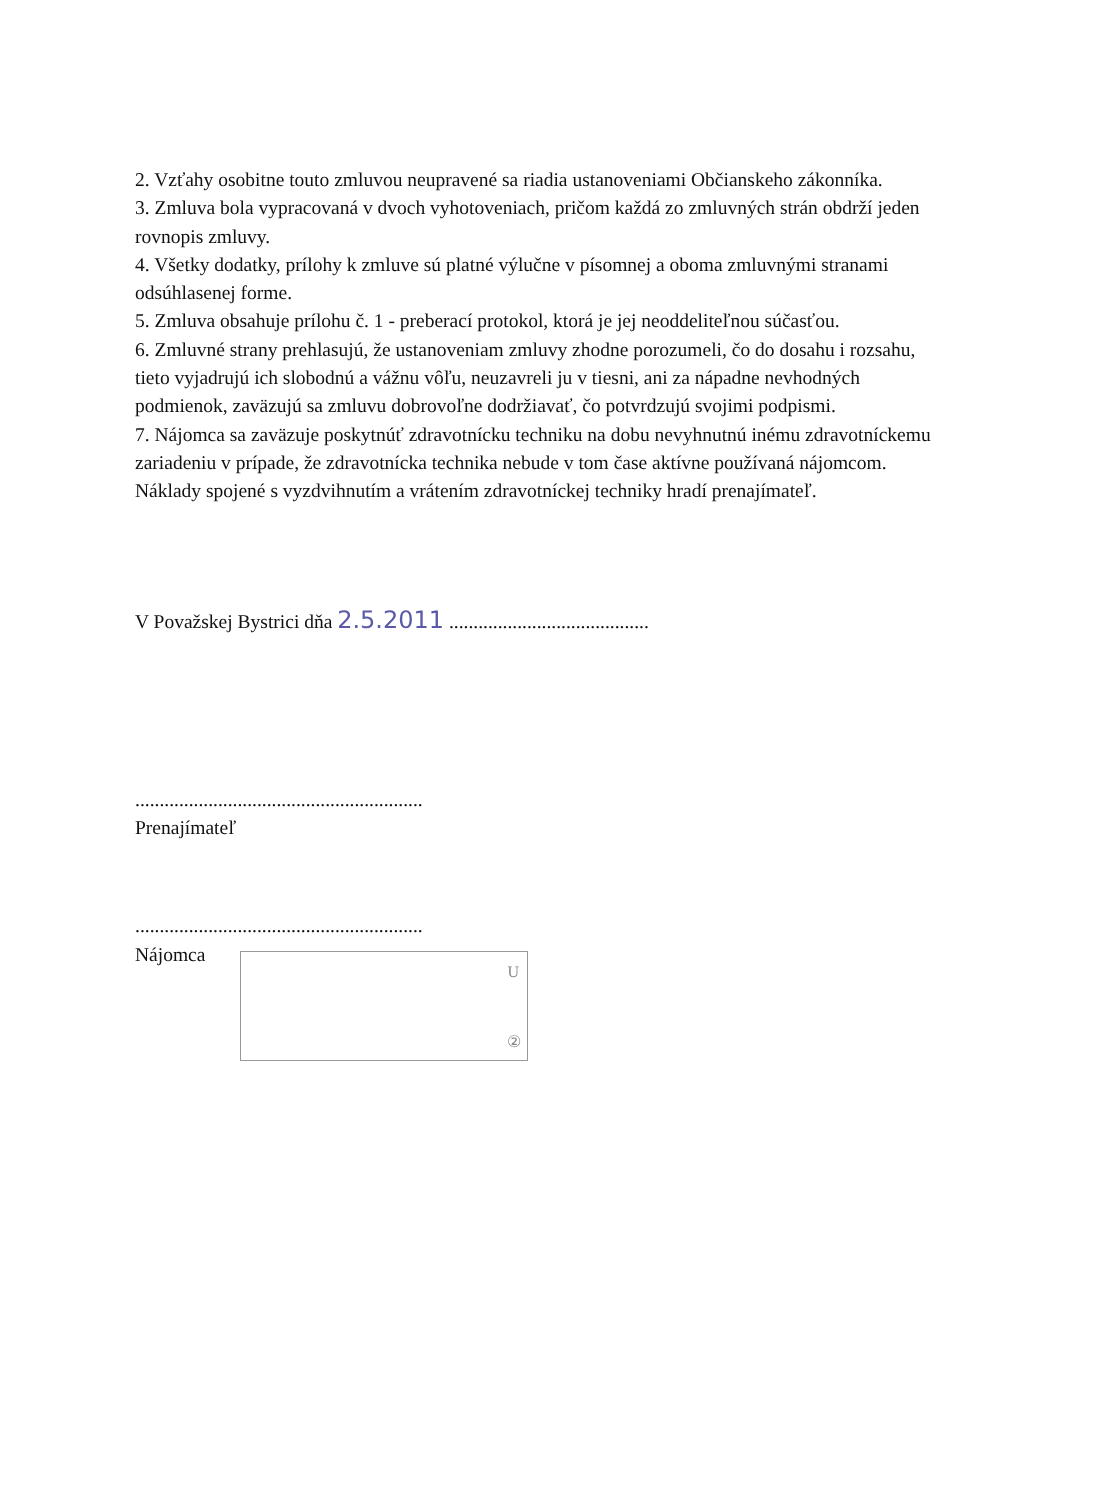2. Vzťahy osobitne touto zmluvou neupravené sa riadia ustanoveniami Občianskeho zákonníka.
3. Zmluva bola vypracovaná v dvoch vyhotoveniach, pričom každá zo zmluvných strán obdrží jeden rovnopis zmluvy.
4. Všetky dodatky, prílohy k zmluve sú platné výlučne v písomnej a oboma zmluvnými stranami odsúhlasenej forme.
5. Zmluva obsahuje prílohu č. 1 - preberací protokol, ktorá je jej neoddeliteľnou súčasťou.
6. Zmluvné strany prehlasujú, že ustanoveniam zmluvy zhodne porozumeli, čo do dosahu i rozsahu, tieto vyjadrujú ich slobodnú a vážnu vôľu, neuzavreli ju v tiesni, ani za nápadne nevhodných podmienok, zaväzujú sa zmluvu dobrovoľne dodržiavať, čo potvrdzujú svojimi podpismi.
7. Nájomca sa zaväzuje poskytnúť zdravotnícku techniku na dobu nevyhnutnú inému zdravotníckemu zariadeniu v prípade, že zdravotnícka technika nebude v tom čase aktívne používaná nájomcom. Náklady spojené s vyzdvihnutím a vrátením zdravotníckej techniky hradí prenajímateľ.
V Považskej Bystrici dňa 2.5.2011 .........................................
...........................................................
Prenajímateľ
...........................................................
Nájomca
U
②